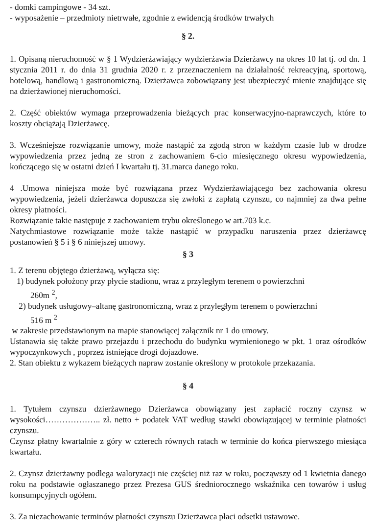- domki campingowe - 34 szt.
- wyposażenie – przedmioty nietrwałe, zgodnie z ewidencją środków trwałych
§ 2.
1. Opisaną nieruchomość w § 1 Wydzierżawiający wydzierżawia Dzierżawcy na okres 10 lat tj. od dn. 1 stycznia 2011 r. do dnia 31 grudnia 2020 r. z przeznaczeniem na działalność rekreacyjną, sportową, hotelową, handlową i gastronomiczną. Dzierżawca zobowiązany jest ubezpieczyć mienie znajdujące się na dzierżawionej nieruchomości.
2. Część obiektów wymaga przeprowadzenia bieżących prac konserwacyjno-naprawczych, które to koszty obciążają Dzierżawcę.
3. Wcześniejsze rozwiązanie umowy, może nastąpić za zgodą stron w każdym czasie lub w drodze wypowiedzenia przez jedną ze stron z zachowaniem 6-cio miesięcznego okresu wypowiedzenia, kończącego się w ostatni dzień I kwartału tj. 31.marca danego roku.
4 .Umowa niniejsza może być rozwiązana przez Wydzierżawiającego bez zachowania okresu wypowiedzenia, jeżeli dzierżawca dopuszcza się zwłoki z zapłatą czynszu, co najmniej za dwa pełne okresy płatności.
Rozwiązanie takie następuje z zachowaniem trybu określonego w art.703 k.c.
Natychmiastowe rozwiązanie może także nastąpić w przypadku naruszenia przez dzierżawcę postanowień § 5 i § 6 niniejszej umowy.
§ 3
1. Z terenu objętego dzierżawą, wyłącza się:
1) budynek położony przy płycie stadionu, wraz z przyległym terenem o powierzchni
260m <sup>2</sup>,
2) budynek usługowy–altanę gastronomiczną, wraz z przyległym terenem o powierzchni
516 m <sup>2</sup>
w zakresie przedstawionym na mapie stanowiącej załącznik nr 1 do umowy.
Ustanawia się także prawo przejazdu i przechodu do budynku wymienionego w pkt. 1 oraz ośrodków wypoczynkowych , poprzez istniejące drogi dojazdowe.
2. Stan obiektu z wykazem bieżących napraw zostanie określony w protokole przekazania.
§ 4
1. Tytułem czynszu dzierżawnego Dzierżawca obowiązany jest zapłacić roczny czynsz w wysokości……………….. zł. netto + podatek VAT według stawki obowiązującej w terminie płatności czynszu.
Czynsz płatny kwartalnie z góry w czterech równych ratach w terminie do końca pierwszego miesiąca kwartału.
2. Czynsz dzierżawny podlega waloryzacji nie częściej niż raz w roku, począwszy od 1 kwietnia danego roku na podstawie ogłaszanego przez Prezesa GUS średniorocznego wskaźnika cen towarów i usług konsumpcyjnych ogółem.
3. Za niezachowanie terminów płatności czynszu Dzierżawca płaci odsetki ustawowe.